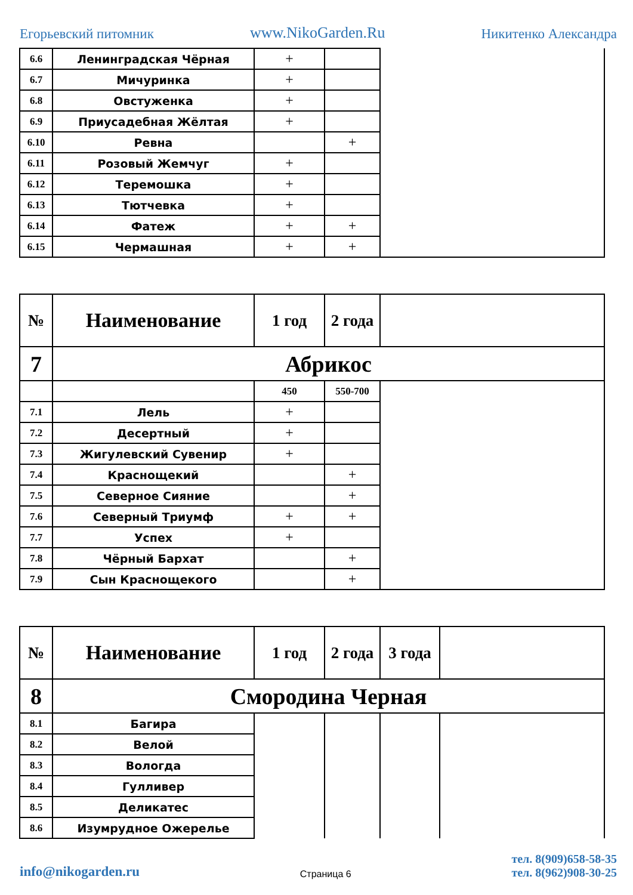Егорьевский питомник www.NikoGarden.Ru Никитенко Александра
| 6.6 | Ленинградская Чёрная | + | | |
| 6.7 | Мичуринка | + | | |
| 6.8 | Овстуженка | + | | |
| 6.9 | Приусадебная Жёлтая | + | | |
| 6.10 | Ревна | | + | |
| 6.11 | Розовый Жемчуг | + | | |
| 6.12 | Теремошка | + | | |
| 6.13 | Тютчевка | + | | |
| 6.14 | Фатеж | + | + | |
| 6.15 | Чермашная | + | + | |
| № | Наименование | 1 год | 2 года | |
| --- | --- | --- | --- | --- |
| 7 | Абрикос | | | |
| | | 450 | 550-700 | |
| 7.1 | Лель | + | | |
| 7.2 | Десертный | + | | |
| 7.3 | Жигулевский Сувенир | + | | |
| 7.4 | Краснощекий | | + | |
| 7.5 | Северное Сияние | | + | |
| 7.6 | Северный Триумф | + | + | |
| 7.7 | Успех | + | | |
| 7.8 | Чёрный Бархат | | + | |
| 7.9 | Сын Краснощекого | | + | |
| № | Наименование | 1 год | 2 года | 3 года | |
| --- | --- | --- | --- | --- | --- |
| 8 | Смородина Черная | | | | |
| 8.1 | Багира | | | | |
| 8.2 | Велой | | | | |
| 8.3 | Вологда | | | | |
| 8.4 | Гулливер | | | | |
| 8.5 | Деликатес | | | | |
| 8.6 | Изумрудное Ожерелье | | | | |
info@nikogarden.ru Страница 6 тел. 8(909)658-58-35
тел. 8(962)908-30-25